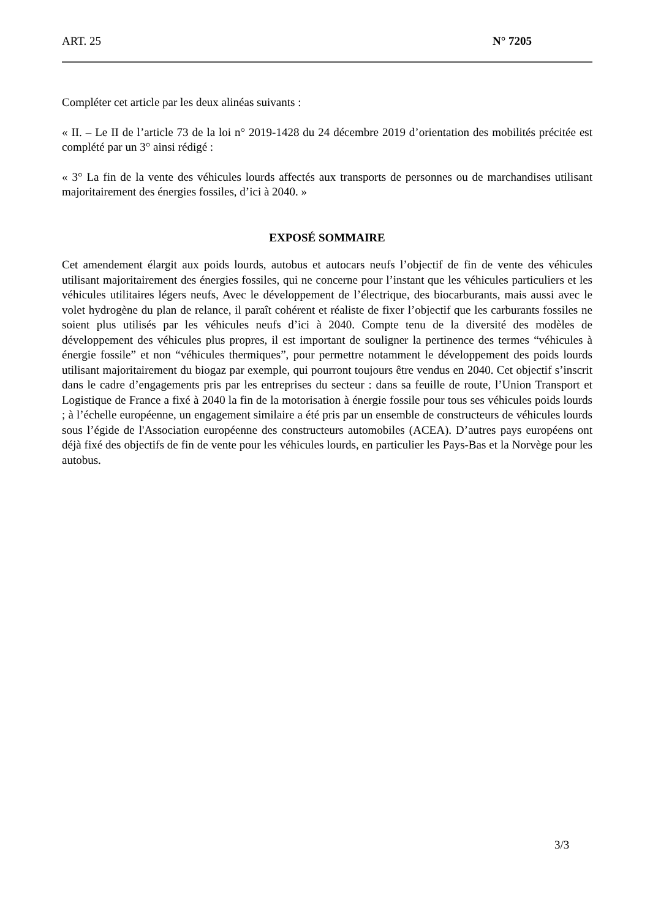ART. 25 N° 7205
Compléter cet article par les deux alinéas suivants :
« II. – Le II de l’article 73 de la loi n° 2019-1428 du 24 décembre 2019 d’orientation des mobilités précitée est complété par un 3° ainsi rédigé :
« 3° La fin de la vente des véhicules lourds affectés aux transports de personnes ou de marchandises utilisant majoritairement des énergies fossiles, d’ici à 2040. »
EXPOSÉ SOMMAIRE
Cet amendement élargit aux poids lourds, autobus et autocars neufs l’objectif de fin de vente des véhicules utilisant majoritairement des énergies fossiles, qui ne concerne pour l’instant que les véhicules particuliers et les véhicules utilitaires légers neufs, Avec le développement de l’électrique, des biocarburants, mais aussi avec le volet hydrogène du plan de relance, il paraît cohérent et réaliste de fixer l’objectif que les carburants fossiles ne soient plus utilisés par les véhicules neufs d’ici à 2040. Compte tenu de la diversité des modèles de développement des véhicules plus propres, il est important de souligner la pertinence des termes “véhicules à énergie fossile” et non “véhicules thermiques”, pour permettre notamment le développement des poids lourds utilisant majoritairement du biogaz par exemple, qui pourront toujours être vendus en 2040. Cet objectif s’inscrit dans le cadre d’engagements pris par les entreprises du secteur : dans sa feuille de route, l’Union Transport et Logistique de France a fixé à 2040 la fin de la motorisation à énergie fossile pour tous ses véhicules poids lourds ; à l’échelle européenne, un engagement similaire a été pris par un ensemble de constructeurs de véhicules lourds sous l’égide de l'Association européenne des constructeurs automobiles (ACEA). D’autres pays européens ont déjà fixé des objectifs de fin de vente pour les véhicules lourds, en particulier les Pays-Bas et la Norvège pour les autobus.
3/3